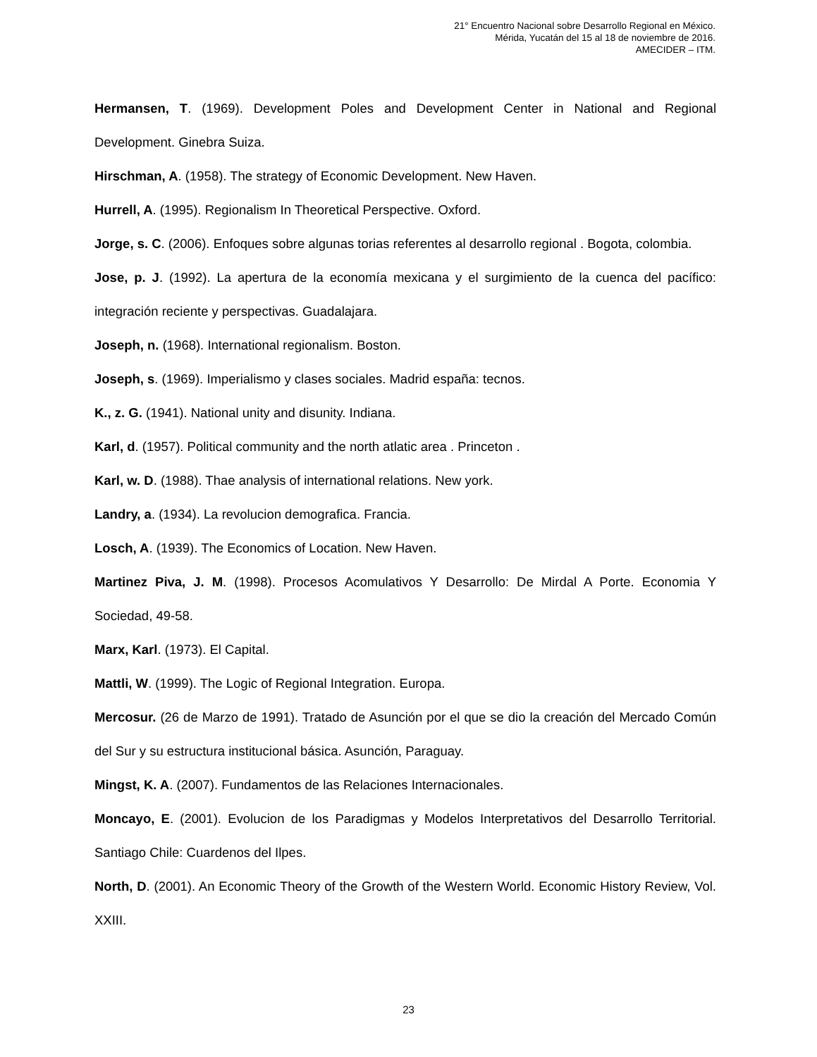21° Encuentro Nacional sobre Desarrollo Regional en México.
Mérida, Yucatán del 15 al 18 de noviembre de 2016.
AMECIDER – ITM.
Hermansen, T. (1969). Development Poles and Development Center in National and Regional Development. Ginebra Suiza.
Hirschman, A. (1958). The strategy of Economic Development. New Haven.
Hurrell, A. (1995). Regionalism In Theoretical Perspective. Oxford.
Jorge, s. C. (2006). Enfoques sobre algunas torias referentes al desarrollo regional . Bogota, colombia.
Jose, p. J. (1992). La apertura de la economía mexicana y el surgimiento de la cuenca del pacífico: integración reciente y perspectivas. Guadalajara.
Joseph, n. (1968). International regionalism. Boston.
Joseph, s. (1969). Imperialismo y clases sociales. Madrid españa: tecnos.
K., z. G. (1941). National unity and disunity. Indiana.
Karl, d. (1957). Political community and the north atlatic area . Princeton .
Karl, w. D. (1988). Thae analysis of international relations. New york.
Landry, a. (1934). La revolucion demografica. Francia.
Losch, A. (1939). The Economics of Location. New Haven.
Martinez Piva, J. M. (1998). Procesos Acomulativos Y Desarrollo: De Mirdal A Porte. Economia Y Sociedad, 49-58.
Marx, Karl. (1973). El Capital.
Mattli, W. (1999). The Logic of Regional Integration. Europa.
Mercosur. (26 de Marzo de 1991). Tratado de Asunción por el que se dio la creación del Mercado Común del Sur y su estructura institucional básica. Asunción, Paraguay.
Mingst, K. A. (2007). Fundamentos de las Relaciones Internacionales.
Moncayo, E. (2001). Evolucion de los Paradigmas y Modelos Interpretativos del Desarrollo Territorial. Santiago Chile: Cuardenos del Ilpes.
North, D. (2001). An Economic Theory of the Growth of the Western World. Economic History Review, Vol. XXIII.
23